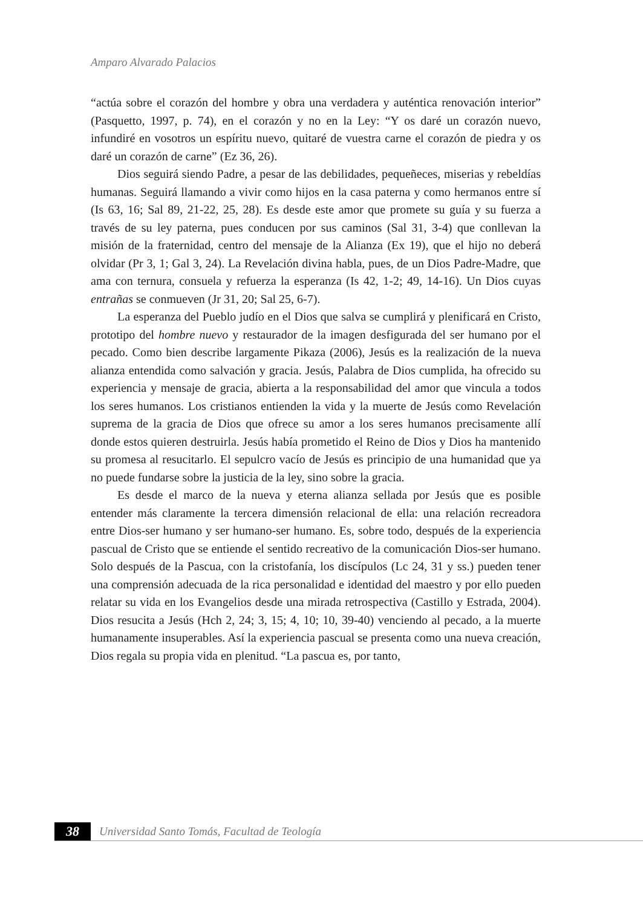Amparo Alvarado Palacios
“actúa sobre el corazón del hombre y obra una verdadera y auténtica renovación interior” (Pasquetto, 1997, p. 74), en el corazón y no en la Ley: “Y os daré un corazón nuevo, infundiré en vosotros un espíritu nuevo, quitaré de vuestra carne el corazón de piedra y os daré un corazón de carne” (Ez 36, 26).
Dios seguirá siendo Padre, a pesar de las debilidades, pequeñeces, miserias y rebeldías humanas. Seguirá llamando a vivir como hijos en la casa paterna y como hermanos entre sí (Is 63, 16; Sal 89, 21-22, 25, 28). Es desde este amor que promete su guía y su fuerza a través de su ley paterna, pues conducen por sus caminos (Sal 31, 3-4) que conllevan la misión de la fraternidad, centro del mensaje de la Alianza (Ex 19), que el hijo no deberá olvidar (Pr 3, 1; Gal 3, 24). La Revelación divina habla, pues, de un Dios Padre-Madre, que ama con ternura, consuela y refuerza la esperanza (Is 42, 1-2; 49, 14-16). Un Dios cuyas entrañas se conmueven (Jr 31, 20; Sal 25, 6-7).
La esperanza del Pueblo judío en el Dios que salva se cumplirá y plenificará en Cristo, prototipo del hombre nuevo y restaurador de la imagen desfigurada del ser humano por el pecado. Como bien describe largamente Pikaza (2006), Jesús es la realización de la nueva alianza entendida como salvación y gracia. Jesús, Palabra de Dios cumplida, ha ofrecido su experiencia y mensaje de gracia, abierta a la responsabilidad del amor que vincula a todos los seres humanos. Los cristianos entienden la vida y la muerte de Jesús como Revelación suprema de la gracia de Dios que ofrece su amor a los seres humanos precisamente allí donde estos quieren destruirla. Jesús había prometido el Reino de Dios y Dios ha mantenido su promesa al resucitarlo. El sepulcro vacío de Jesús es principio de una humanidad que ya no puede fundarse sobre la justicia de la ley, sino sobre la gracia.
Es desde el marco de la nueva y eterna alianza sellada por Jesús que es posible entender más claramente la tercera dimensión relacional de ella: una relación recreadora entre Dios-ser humano y ser humano-ser humano. Es, sobre todo, después de la experiencia pascual de Cristo que se entiende el sentido recreativo de la comunicación Dios-ser humano. Solo después de la Pascua, con la cristofanía, los discípulos (Lc 24, 31 y ss.) pueden tener una comprensión adecuada de la rica personalidad e identidad del maestro y por ello pueden relatar su vida en los Evangelios desde una mirada retrospectiva (Castillo y Estrada, 2004). Dios resucita a Jesús (Hch 2, 24; 3, 15; 4, 10; 10, 39-40) venciendo al pecado, a la muerte humanamente insuperables. Así la experiencia pascual se presenta como una nueva creación, Dios regala su propia vida en plenitud. “La pascua es, por tanto,
38
Universidad Santo Tomás, Facultad de Teología